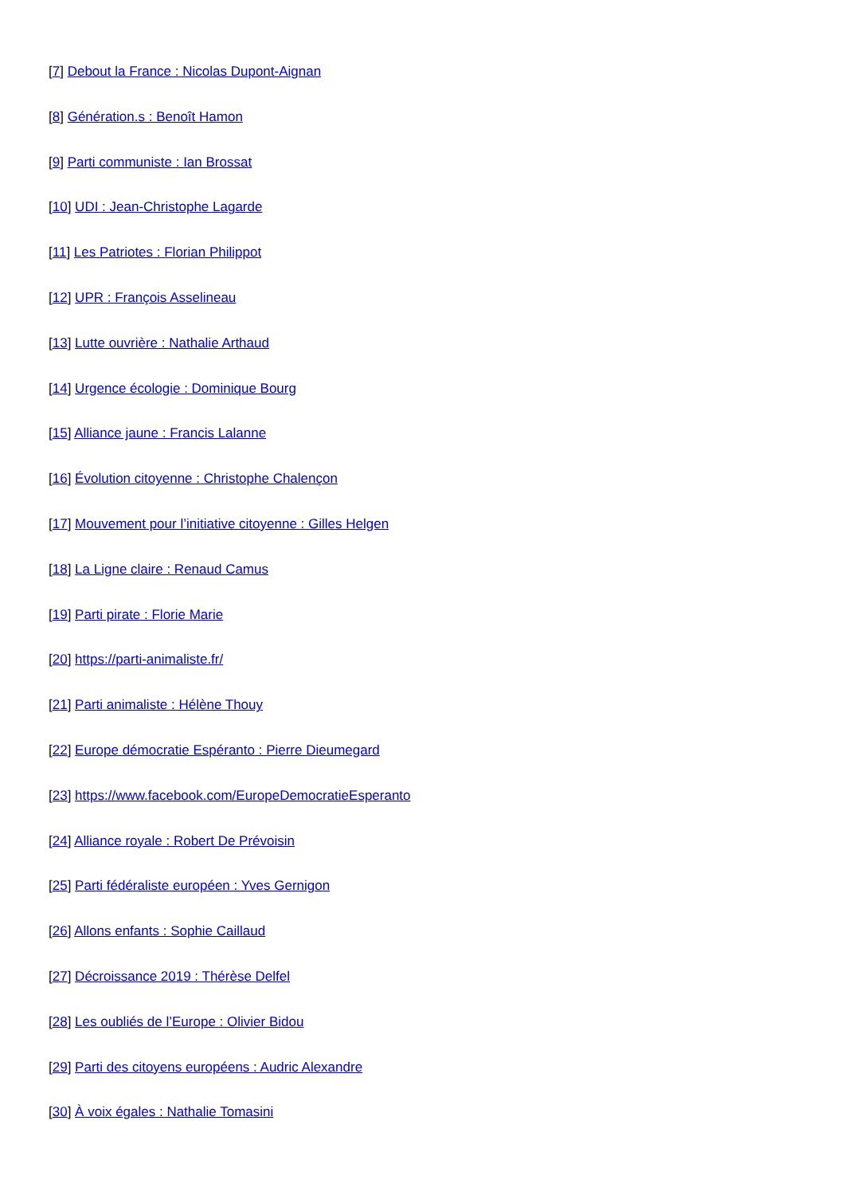[7] Debout la France : Nicolas Dupont-Aignan
[8] Génération.s : Benoît Hamon
[9] Parti communiste : Ian Brossat
[10] UDI : Jean-Christophe Lagarde
[11] Les Patriotes : Florian Philippot
[12] UPR : François Asselineau
[13] Lutte ouvrière : Nathalie Arthaud
[14] Urgence écologie : Dominique Bourg
[15] Alliance jaune : Francis Lalanne
[16] Évolution citoyenne : Christophe Chalençon
[17] Mouvement pour l’initiative citoyenne : Gilles Helgen
[18] La Ligne claire : Renaud Camus
[19] Parti pirate : Florie Marie
[20] https://parti-animaliste.fr/
[21] Parti animaliste : Hélène Thouy
[22] Europe démocratie Espéranto : Pierre Dieumegard
[23] https://www.facebook.com/EuropeDemocratieEsperanto
[24] Alliance royale : Robert De Prévoisin
[25] Parti fédéraliste européen : Yves Gernigon
[26] Allons enfants : Sophie Caillaud
[27] Décroissance 2019 : Thérèse Delfel
[28] Les oubliés de l’Europe : Olivier Bidou
[29] Parti des citoyens européens : Audric Alexandre
[30] À voix égales : Nathalie Tomasini